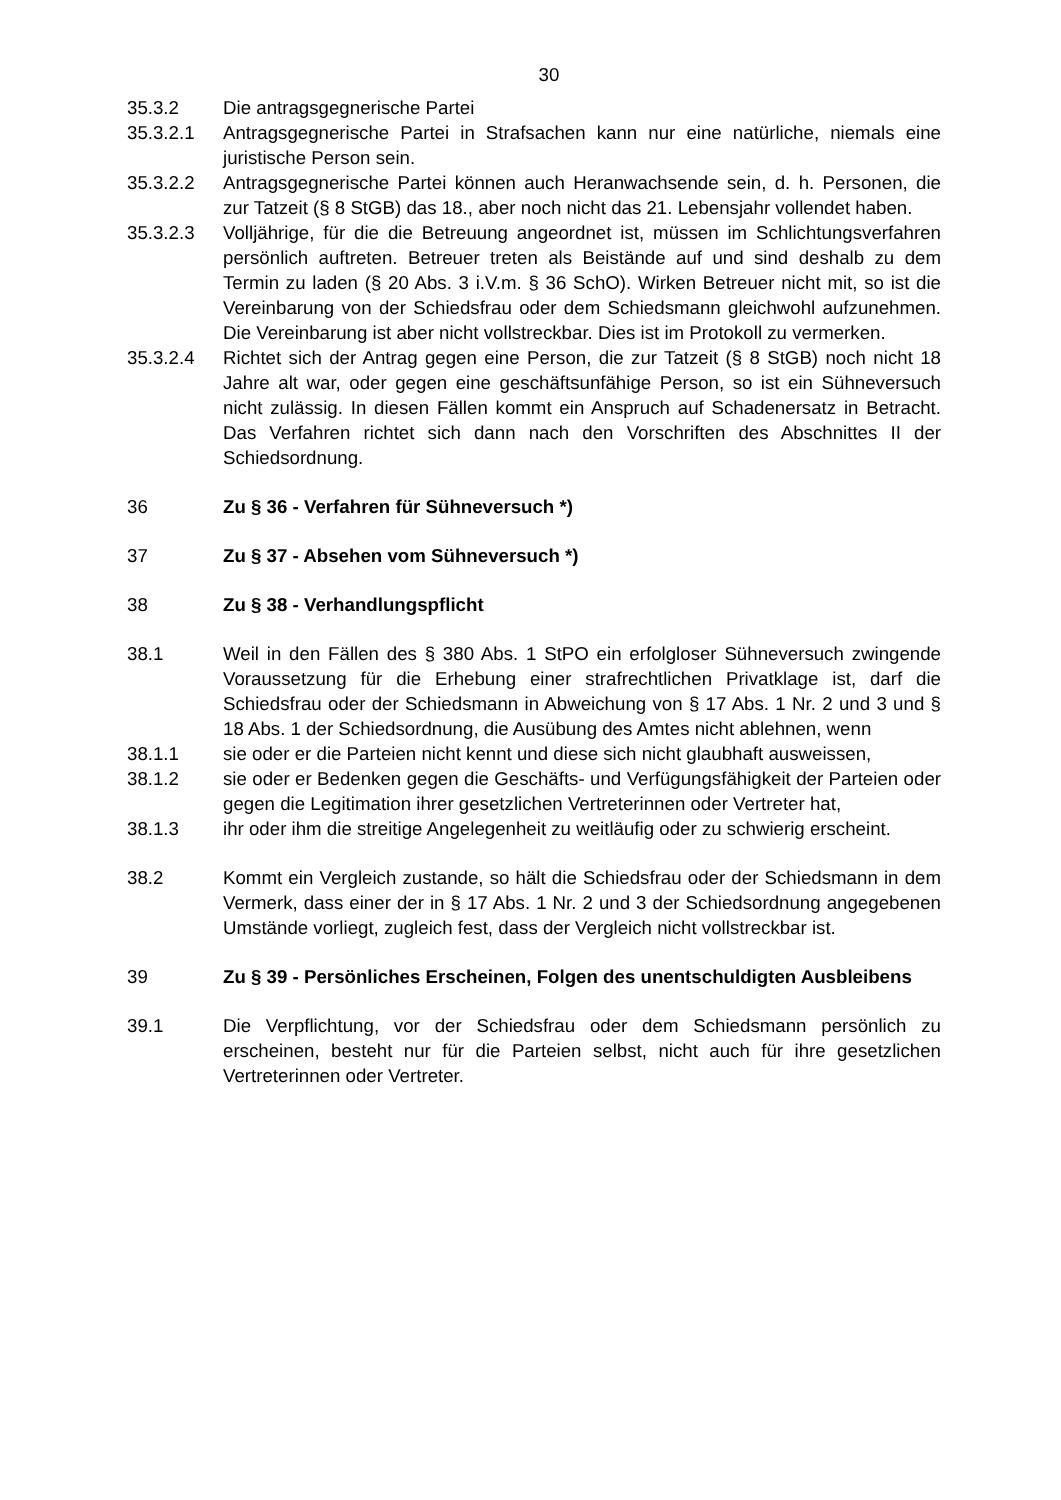30
35.3.2 Die antragsgegnerische Partei
35.3.2.1 Antragsgegnerische Partei in Strafsachen kann nur eine natürliche, niemals eine juristische Person sein.
35.3.2.2 Antragsgegnerische Partei können auch Heranwachsende sein, d. h. Personen, die zur Tatzeit (§ 8 StGB) das 18., aber noch nicht das 21. Lebensjahr vollendet haben.
35.3.2.3 Volljährige, für die die Betreuung angeordnet ist, müssen im Schlichtungsverfahren persönlich auftreten. Betreuer treten als Beistände auf und sind deshalb zu dem Termin zu laden (§ 20 Abs. 3 i.V.m. § 36 SchO). Wirken Betreuer nicht mit, so ist die Vereinbarung von der Schiedsfrau oder dem Schiedsmann gleichwohl aufzunehmen. Die Vereinbarung ist aber nicht vollstreckbar. Dies ist im Protokoll zu vermerken.
35.3.2.4 Richtet sich der Antrag gegen eine Person, die zur Tatzeit (§ 8 StGB) noch nicht 18 Jahre alt war, oder gegen eine geschäftsunfähige Person, so ist ein Sühneversuch nicht zulässig. In diesen Fällen kommt ein Anspruch auf Schadenersatz in Betracht. Das Verfahren richtet sich dann nach den Vorschriften des Abschnittes II der Schiedsordnung.
36 Zu § 36 - Verfahren für Sühneversuch *)
37 Zu § 37 - Absehen vom Sühneversuch *)
38 Zu § 38 - Verhandlungspflicht
38.1 Weil in den Fällen des § 380 Abs. 1 StPO ein erfolgloser Sühneversuch zwingende Voraussetzung für die Erhebung einer strafrechtlichen Privatklage ist, darf die Schiedsfrau oder der Schiedsmann in Abweichung von § 17 Abs. 1 Nr. 2 und 3 und § 18 Abs. 1 der Schiedsordnung, die Ausübung des Amtes nicht ablehnen, wenn
38.1.1 sie oder er die Parteien nicht kennt und diese sich nicht glaubhaft ausweissen,
38.1.2 sie oder er Bedenken gegen die Geschäfts- und Verfügungsfähigkeit der Parteien oder gegen die Legitimation ihrer gesetzlichen Vertreterinnen oder Vertreter hat,
38.1.3 ihr oder ihm die streitige Angelegenheit zu weitläufig oder zu schwierig erscheint.
38.2 Kommt ein Vergleich zustande, so hält die Schiedsfrau oder der Schiedsmann in dem Vermerk, dass einer der in § 17 Abs. 1 Nr. 2 und 3 der Schiedsordnung angegebenen Umstände vorliegt, zugleich fest, dass der Vergleich nicht vollstreckbar ist.
39 Zu § 39 - Persönliches Erscheinen, Folgen des unentschuldigten Ausbleibens
39.1 Die Verpflichtung, vor der Schiedsfrau oder dem Schiedsmann persönlich zu erscheinen, besteht nur für die Parteien selbst, nicht auch für ihre gesetzlichen Vertreterinnen oder Vertreter.